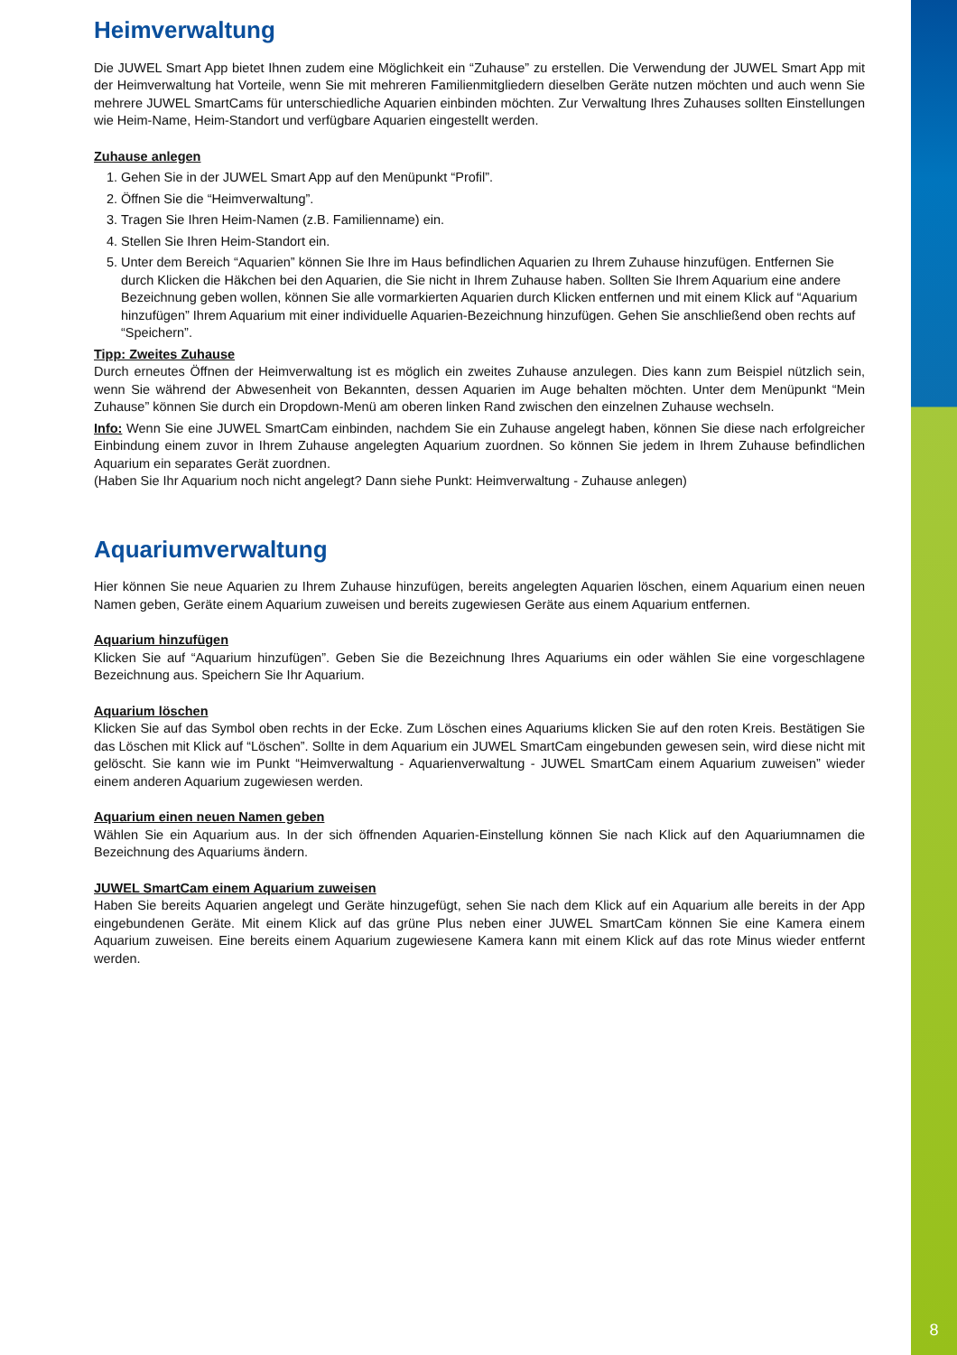Heimverwaltung
Die JUWEL Smart App bietet Ihnen zudem eine Möglichkeit ein “Zuhause” zu erstellen. Die Verwendung der JUWEL Smart App mit der Heimverwaltung hat Vorteile, wenn Sie mit mehreren Familienmitgliedern dieselben Geräte nutzen möchten und auch wenn Sie mehrere JUWEL SmartCams für unterschiedliche Aquarien einbinden möchten. Zur Verwaltung Ihres Zuhauses sollten Einstellungen wie Heim-Name, Heim-Standort und verfügbare Aquarien eingestellt werden.
Zuhause anlegen
1. Gehen Sie in der JUWEL Smart App auf den Menüpunkt “Profil”.
2. Öffnen Sie die “Heimverwaltung”.
3. Tragen Sie Ihren Heim-Namen (z.B. Familienname) ein.
4. Stellen Sie Ihren Heim-Standort ein.
5. Unter dem Bereich “Aquarien” können Sie Ihre im Haus befindlichen Aquarien zu Ihrem Zuhause hinzufügen. Entfernen Sie durch Klicken die Häkchen bei den Aquarien, die Sie nicht in Ihrem Zuhause haben. Sollten Sie Ihrem Aquarium eine andere Bezeichnung geben wollen, können Sie alle vormarkierten Aquarien durch Klicken entfernen und mit einem Klick auf “Aquarium hinzufügen” Ihrem Aquarium mit einer individuelle Aquarien-Bezeichnung hinzufügen. Gehen Sie anschließend oben rechts auf “Speichern”.
Tipp: Zweites Zuhause
Durch erneutes Öffnen der Heimverwaltung ist es möglich ein zweites Zuhause anzulegen. Dies kann zum Beispiel nützlich sein, wenn Sie während der Abwesenheit von Bekannten, dessen Aquarien im Auge behalten möchten. Unter dem Menüpunkt “Mein Zuhause” können Sie durch ein Dropdown-Menü am oberen linken Rand zwischen den einzelnen Zuhause wechseln.
Info: Wenn Sie eine JUWEL SmartCam einbinden, nachdem Sie ein Zuhause angelegt haben, können Sie diese nach erfolgreicher Einbindung einem zuvor in Ihrem Zuhause angelegten Aquarium zuordnen. So können Sie jedem in Ihrem Zuhause befindlichen Aquarium ein separates Gerät zuordnen.
(Haben Sie Ihr Aquarium noch nicht angelegt? Dann siehe Punkt: Heimverwaltung - Zuhause anlegen)
Aquariumverwaltung
Hier können Sie neue Aquarien zu Ihrem Zuhause hinzufügen, bereits angelegten Aquarien löschen, einem Aquarium einen neuen Namen geben, Geräte einem Aquarium zuweisen und bereits zugewiesen Geräte aus einem Aquarium entfernen.
Aquarium hinzufügen
Klicken Sie auf “Aquarium hinzufügen”. Geben Sie die Bezeichnung Ihres Aquariums ein oder wählen Sie eine vorgeschlagene Bezeichnung aus. Speichern Sie Ihr Aquarium.
Aquarium löschen
Klicken Sie auf das Symbol oben rechts in der Ecke. Zum Löschen eines Aquariums klicken Sie auf den roten Kreis. Bestätigen Sie das Löschen mit Klick auf “Löschen”. Sollte in dem Aquarium ein JUWEL SmartCam eingebunden gewesen sein, wird diese nicht mit gelöscht. Sie kann wie im Punkt “Heimverwaltung - Aquarienverwaltung - JUWEL SmartCam einem Aquarium zuweisen” wieder einem anderen Aquarium zugewiesen werden.
Aquarium einen neuen Namen geben
Wählen Sie ein Aquarium aus. In der sich öffnenden Aquarien-Einstellung können Sie nach Klick auf den Aquariumnamen die Bezeichnung des Aquariums ändern.
JUWEL SmartCam einem Aquarium zuweisen
Haben Sie bereits Aquarien angelegt und Geräte hinzugefügt, sehen Sie nach dem Klick auf ein Aquarium alle bereits in der App eingebundenen Geräte. Mit einem Klick auf das grüne Plus neben einer JUWEL SmartCam können Sie eine Kamera einem Aquarium zuweisen. Eine bereits einem Aquarium zugewiesene Kamera kann mit einem Klick auf das rote Minus wieder entfernt werden.
8